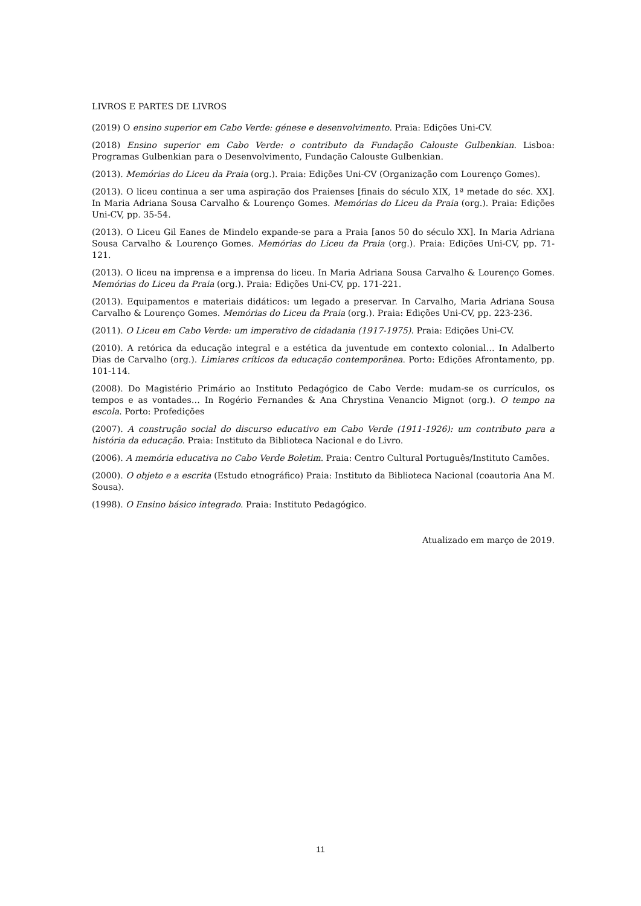LIVROS E PARTES DE LIVROS
(2019) O ensino superior em Cabo Verde: génese e desenvolvimento. Praia: Edições Uni-CV.
(2018) Ensino superior em Cabo Verde: o contributo da Fundação Calouste Gulbenkian. Lisboa: Programas Gulbenkian para o Desenvolvimento, Fundação Calouste Gulbenkian.
(2013). Memórias do Liceu da Praia (org.). Praia: Edições Uni-CV (Organização com Lourenço Gomes).
(2013). O liceu continua a ser uma aspiração dos Praienses [finais do século XIX, 1ª metade do séc. XX]. In Maria Adriana Sousa Carvalho & Lourenço Gomes. Memórias do Liceu da Praia (org.). Praia: Edições Uni-CV, pp. 35-54.
(2013). O Liceu Gil Eanes de Mindelo expande-se para a Praia [anos 50 do século XX]. In Maria Adriana Sousa Carvalho & Lourenço Gomes. Memórias do Liceu da Praia (org.). Praia: Edições Uni-CV, pp. 71-121.
(2013). O liceu na imprensa e a imprensa do liceu. In Maria Adriana Sousa Carvalho & Lourenço Gomes. Memórias do Liceu da Praia (org.). Praia: Edições Uni-CV, pp. 171-221.
(2013). Equipamentos e materiais didáticos: um legado a preservar. In Carvalho, Maria Adriana Sousa Carvalho & Lourenço Gomes. Memórias do Liceu da Praia (org.). Praia: Edições Uni-CV, pp. 223-236.
(2011). O Liceu em Cabo Verde: um imperativo de cidadania (1917-1975). Praia: Edições Uni-CV.
(2010). A retórica da educação integral e a estética da juventude em contexto colonial… In Adalberto Dias de Carvalho (org.). Limiares críticos da educação contemporânea. Porto: Edições Afrontamento, pp. 101-114.
(2008). Do Magistério Primário ao Instituto Pedagógico de Cabo Verde: mudam-se os currículos, os tempos e as vontades… In Rogério Fernandes & Ana Chrystina Venancio Mignot (org.). O tempo na escola. Porto: Profedições
(2007). A construção social do discurso educativo em Cabo Verde (1911-1926): um contributo para a história da educação. Praia: Instituto da Biblioteca Nacional e do Livro.
(2006). A memória educativa no Cabo Verde Boletim. Praia: Centro Cultural Português/Instituto Camões.
(2000). O objeto e a escrita (Estudo etnográfico) Praia: Instituto da Biblioteca Nacional (coautoria Ana M. Sousa).
(1998). O Ensino básico integrado. Praia: Instituto Pedagógico.
Atualizado em março de 2019.
11